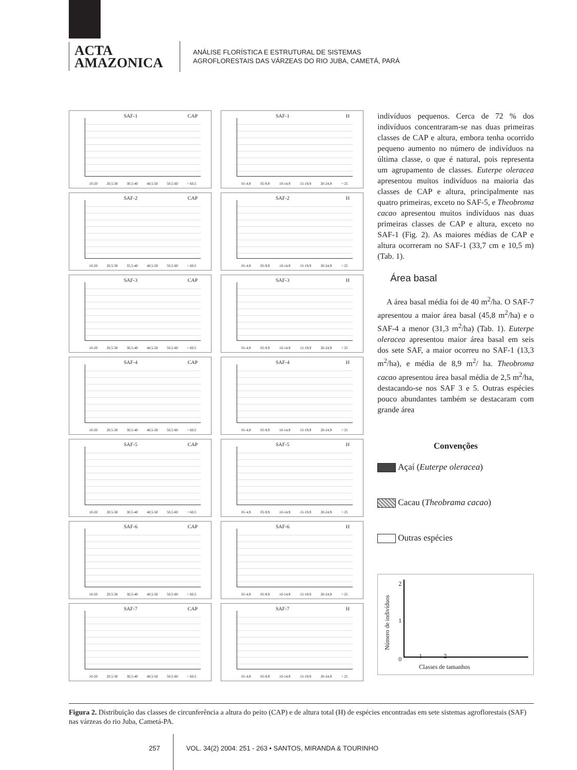ACTA
AMAZONICA
ANÁLISE FLORÍSTICA E ESTRUTURAL DE SISTEMAS
AGROFLORESTAIS DAS VÁRZEAS DO RIO JUBA, CAMETÁ, PARÁ
SAF-1 CAP
10-20 20,5-30 30,5-40 40,5-50 50,5-60 > 60,5
SAF-1 H
01-4,9 05-9,9 10-14,9 15-19,9 20-24,9 > 25
SAF-2 CAP
10-20 20,5-30 35,5-40 40,5-50 50,5-60 > 60,5
SAF-2 H
01-4,9 05-9,9 10-14,9 15-19,9 20-24,9 > 25
SAF-3 CAP
10-20 20,5-30 30,5-40 40,5-50 50,5-60 > 60,5
SAF-3 H
01-4,9 05-9,9 10-14,9 15-19,9 20-24,9 > 25
SAF-4 CAP
10-20 20,5-30 30,5-40 40,5-50 50,5-60 > 60,5
SAF-4 H
01-4,9 05-9,9 10-14,9 15-19,9 20-24,9 > 25
SAF-5 CAP
10-20 20,5-30 30,5-40 40,5-50 50,5-60 > 60,5
SAF-5 H
01-4,9 05-9,9 10-14,9 15-19,9 20-24,9 > 25
SAF-6 CAP
10-20 20,5-30 30,5-40 40,5-50 50,5-60 > 60,5
SAF-6 H
01-4,9 05-9,9 10-14,9 15-19,9 20-24,9 > 25
SAF-7 CAP
10-20 20,5-30 30,5-40 40,5-50 50,5-60 > 60,5
SAF-7 H
01-4,9 05-9,9 10-14,9 15-19,9 20-24,9 > 25
indivíduos pequenos. Cerca de 72 % dos indivíduos concentraram-se nas duas primeiras classes de CAP e altura, embora tenha ocorrido pequeno aumento no número de indivíduos na última classe, o que é natural, pois representa um agrupamento de classes. Euterpe oleracea apresentou muitos indivíduos na maioria das classes de CAP e altura, principalmente nas quatro primeiras, exceto no SAF-5, e Theobroma cacao apresentou muitos indivíduos nas duas primeiras classes de CAP e altura, exceto no SAF-1 (Fig. 2). As maiores médias de CAP e altura ocorreram no SAF-1 (33,7 cm e 10,5 m) (Tab. 1).
Área basal
A área basal média foi de 40 m<sup>2</sup>/ha. O SAF-7 apresentou a maior área basal (45,8 m<sup>2</sup>/ha) e o SAF-4 a menor (31,3 m<sup>2</sup>/ha) (Tab. 1). Euterpe oleracea apresentou maior área basal em seis dos sete SAF, a maior ocorreu no SAF-1 (13,3 m<sup>2</sup>/ha), e média de 8,9 m<sup>2</sup>/ ha. Theobroma cacao apresentou área basal média de 2,5 m<sup>2</sup>/ha, destacando-se nos SAF 3 e 5. Outras espécies pouco abundantes também se destacaram com grande área
Convenções
Açaí (Euterpe oleracea)
Cacau (Theobrama cacao)
Outras espécies
Número de indivíduos
2
1
0
1 2
Classes de tamanhos
Figura 2. Distribuição das classes de circunferência a altura do peito (CAP) e de altura total (H) de espécies encontradas em sete sistemas agroflorestais (SAF) nas várzeas do rio Juba, Cametá-PA.
257 VOL. 34(2) 2004: 251 - 263 • SANTOS, MIRANDA & TOURINHO